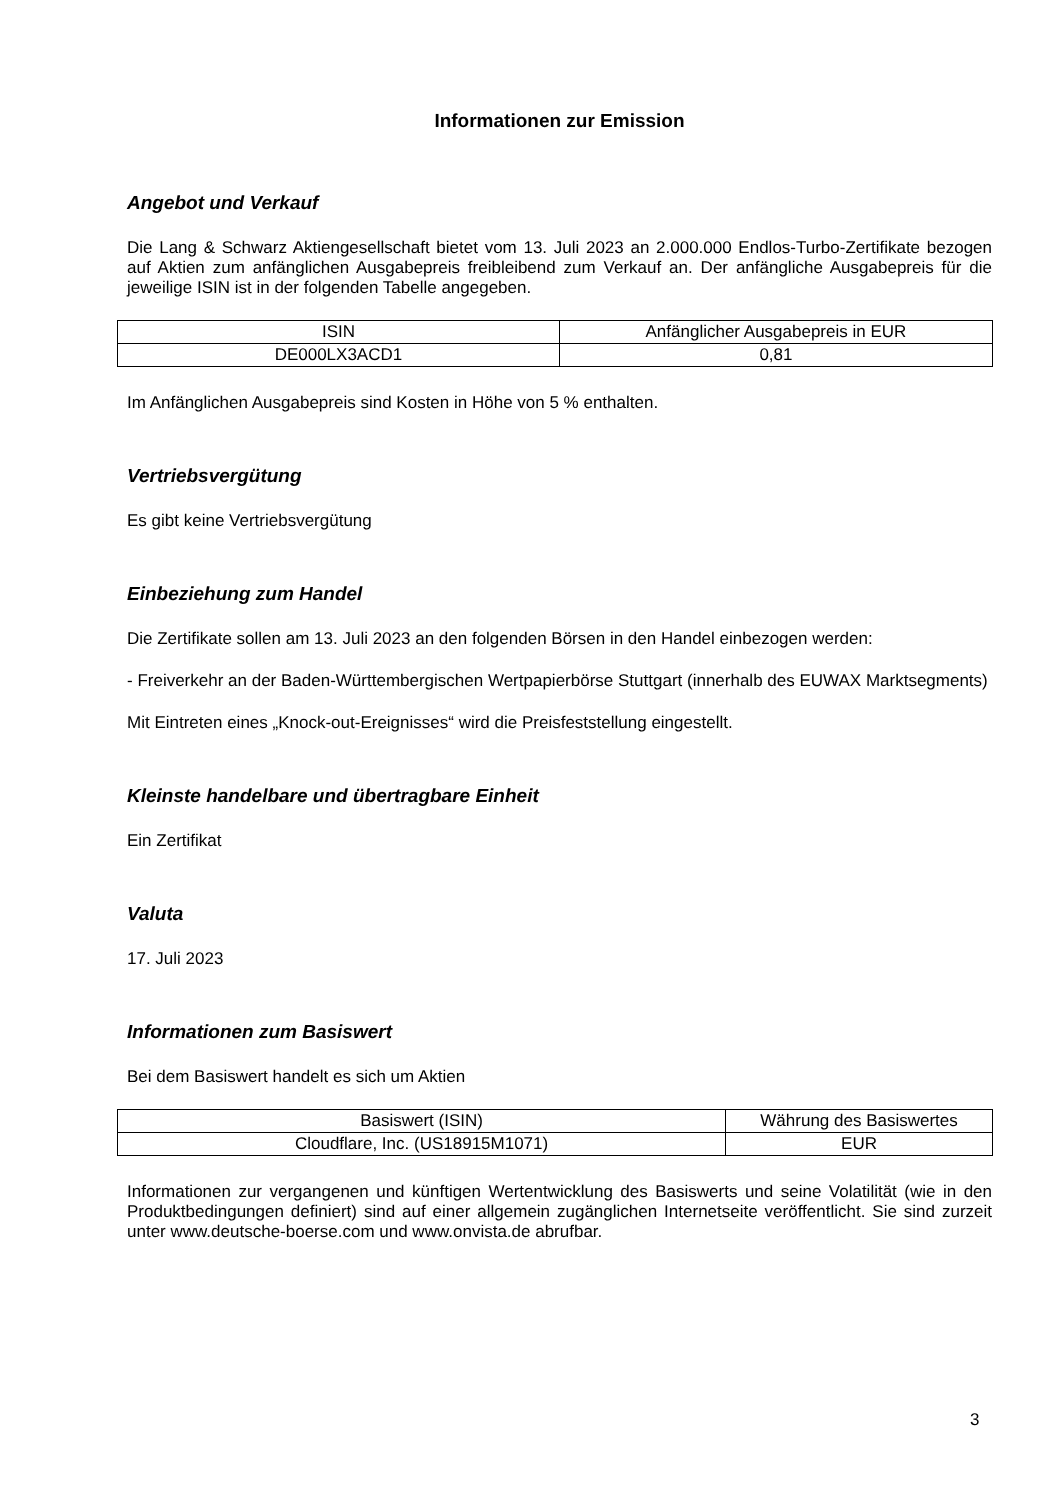Informationen zur Emission
Angebot und Verkauf
Die Lang & Schwarz Aktiengesellschaft bietet vom 13. Juli 2023 an 2.000.000 Endlos-Turbo-Zertifikate bezogen auf Aktien zum anfänglichen Ausgabepreis freibleibend zum Verkauf an. Der anfängliche Ausgabepreis für die jeweilige ISIN ist in der folgenden Tabelle angegeben.
| ISIN | Anfänglicher Ausgabepreis in EUR |
| DE000LX3ACD1 | 0,81 |
Im Anfänglichen Ausgabepreis sind Kosten in Höhe von 5 % enthalten.
Vertriebsvergütung
Es gibt keine Vertriebsvergütung
Einbeziehung zum Handel
Die Zertifikate sollen am 13. Juli 2023 an den folgenden Börsen in den Handel einbezogen werden:
- Freiverkehr an der Baden-Württembergischen Wertpapierbörse Stuttgart (innerhalb des EUWAX Marktsegments)
Mit Eintreten eines „Knock-out-Ereignisses“ wird die Preisfeststellung eingestellt.
Kleinste handelbare und übertragbare Einheit
Ein Zertifikat
Valuta
17. Juli 2023
Informationen zum Basiswert
Bei dem Basiswert handelt es sich um Aktien
| Basiswert (ISIN) | Währung des Basiswertes |
| Cloudflare, Inc. (US18915M1071) | EUR |
Informationen zur vergangenen und künftigen Wertentwicklung des Basiswerts und seine Volatilität (wie in den Produktbedingungen definiert) sind auf einer allgemein zugänglichen Internetseite veröffentlicht. Sie sind zurzeit unter www.deutsche-boerse.com und www.onvista.de abrufbar.
3